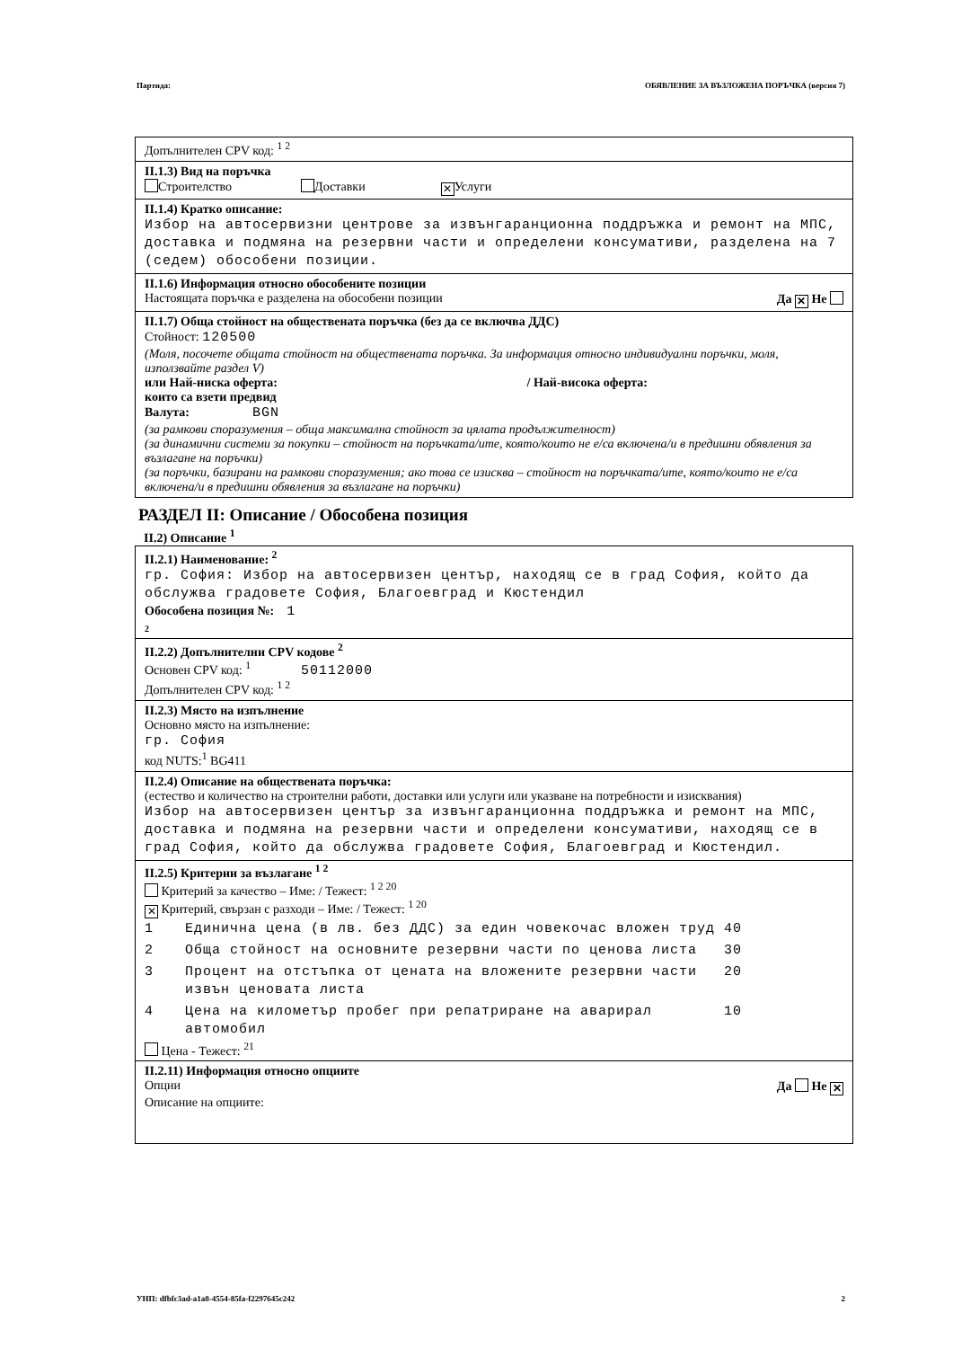Партида: ОБЯВЛЕНИЕ ЗА ВЪЗЛОЖЕНА ПОРЪЧКА (версия 7)
Допълнителен CPV код: <sup>1 2</sup>
II.1.3) Вид на поръчка
Строителство Доставки ✕ Услуги
II.1.4) Кратко описание:
Избор на автосервизни центрове за извънгаранционна поддръжка и ремонт на МПС, доставка и подмяна на резервни части и определени консумативи, разделена на 7 (седем) обособени позиции.
II.1.6) Информация относно обособените позиции
Настоящата поръчка е разделена на обособени позиции Да ✕ Не
II.1.7) Обща стойност на обществената поръчка (без да се включва ДДС)
Стойност: 120500
(Моля, посочете общата стойност на обществената поръчка. За информация относно индивидуални поръчки, моля, използвайте раздел V)
или Най-ниска оферта: / Най-висока оферта:
които са взети предвид
Валута: BGN
(за рамкови споразумения – обща максимална стойност за цялата продължителност)
(за динамични системи за покупки – стойност на поръчката/ите, която/които не е/са включена/и в предишни обявления за възлагане на поръчки)
(за поръчки, базирани на рамкови споразумения; ако това се изисква – стойност на поръчката/ите, която/които не е/са включена/и в предишни обявления за възлагане на поръчки)
РАЗДЕЛ II: Описание / Обособена позиция
II.2) Описание <sup>1</sup>
II.2.1) Наименование: <sup>2</sup>
гр. София: Избор на автосервизен център, находящ се в град София, който да обслужва градовете София, Благоевград и Кюстендил
Обособена позиция №: 1
2
II.2.2) Допълнителни CPV кодове <sup>2</sup>
Основен CPV код: <sup>1</sup> 50112000
Допълнителен CPV код: <sup>1 2</sup>
II.2.3) Място на изпълнение
Основно място на изпълнение:
гр. София
код NUTS:<sup>1</sup> BG411
II.2.4) Описание на обществената поръчка:
(естество и количество на строителни работи, доставки или услуги или указване на потребности и изисквания)
Избор на автосервизен център за извънгаранционна поддръжка и ремонт на МПС, доставка и подмяна на резервни части и определени консумативи, находящ се в град София, който да обслужва градовете София, Благоевград и Кюстендил.
II.2.5) Критерии за възлагане <sup>1 2</sup>
Критерий за качество – Име: / Тежест: <sup>1 2 20</sup>
✕ Критерий, свързан с разходи – Име: / Тежест: <sup>1 20</sup>
| 1 | Единична цена (в лв. без ДДС) за един човекочас вложен труд | 40 |
| 2 | Обща стойност на основните резервни части по ценова листа | 30 |
| 3 | Процент на отстъпка от цената на вложените резервни части извън ценовата листа | 20 |
| 4 | Цена на километър пробег при репатриране на аварирал автомобил | 10 |
Цена - Тежест: <sup>21</sup>
II.2.11) Информация относно опциите
Опции Да Не ✕
Описание на опциите:
УНП: dfbfc3ad-a1a8-4554-85fa-f2297645c242 2